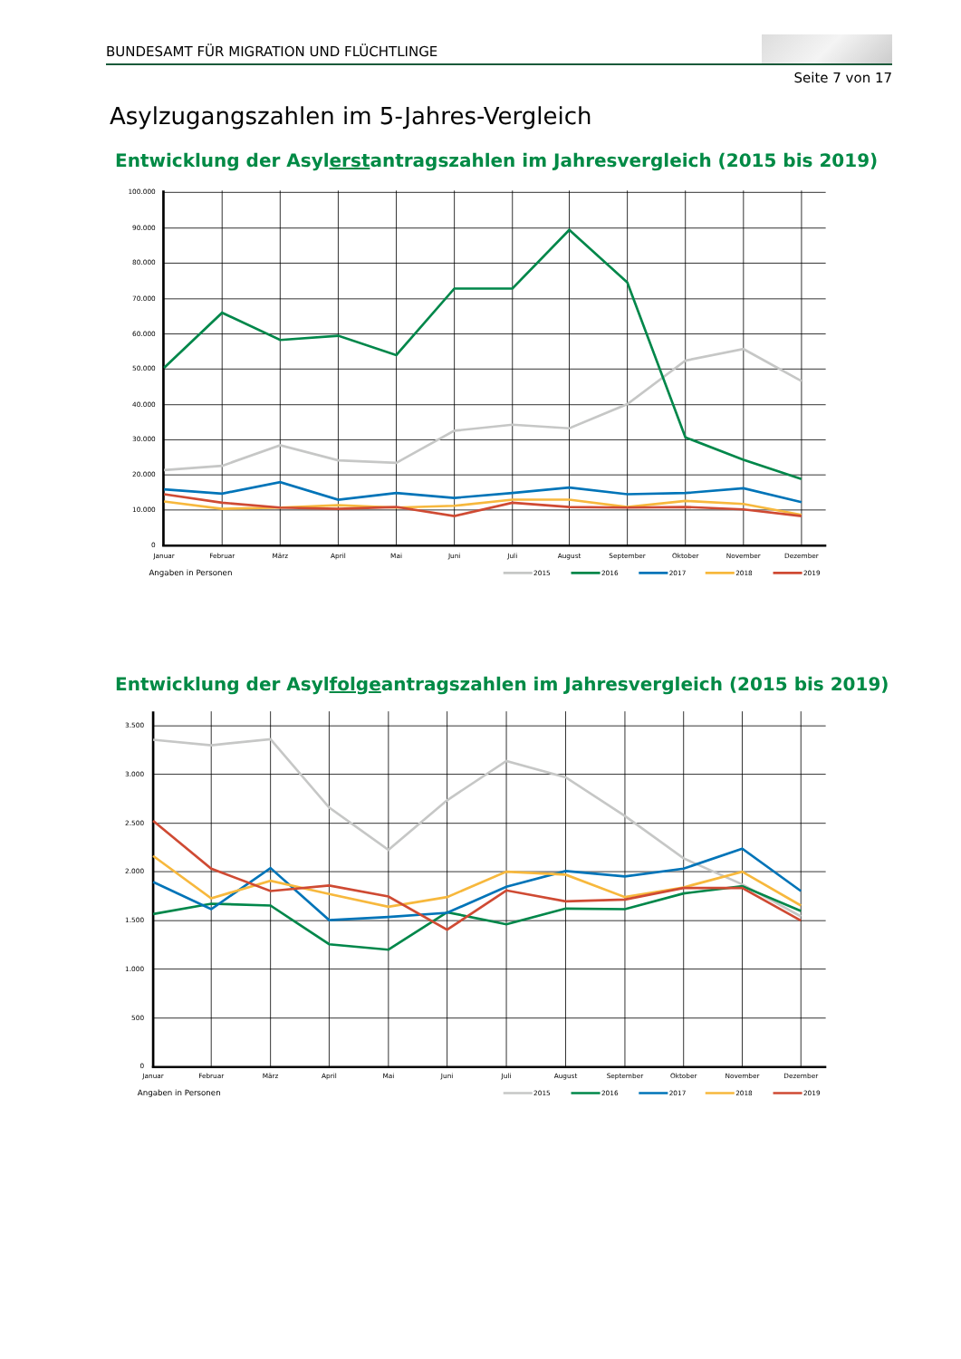BUNDESAMT FÜR MIGRATION UND FLÜCHTLINGE
Seite 7 von 17
Asylzugangszahlen im 5-Jahres-Vergleich
Entwicklung der Asylerstantragszahlen im Jahresvergleich (2015 bis 2019)
100.000
90.000
80.000
70.000
60.000
50.000
40.000
30.000
20.000
10.000
0
Januar
Februar
März
April
Mai
Juni
Juli
August
September
Oktober
November
Dezember
Angaben in Personen
2015
2016
2017
2018
2019
Entwicklung der Asylfolgeantragszahlen im Jahresvergleich (2015 bis 2019)
3.500
3.000
2.500
2.000
1.500
1.000
500
0
Januar
Februar
März
April
Mai
Juni
Juli
August
September
Oktober
November
Dezember
Angaben in Personen
2015
2016
2017
2018
2019